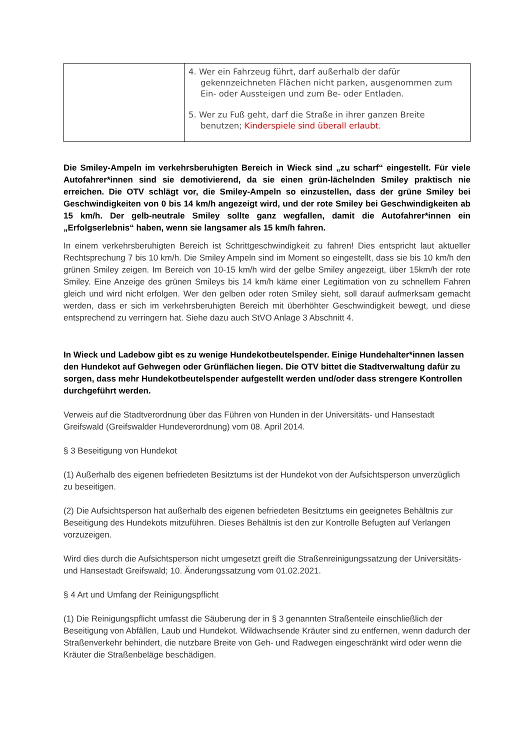| | 4. Wer ein Fahrzeug führt, darf außerhalb der dafür gekennzeichneten Flächen nicht parken, ausgenommen zum Ein- oder Aussteigen und zum Be- oder Entladen. 5. Wer zu Fuß geht, darf die Straße in ihrer ganzen Breite benutzen; Kinderspiele sind überall erlaubt . |
Die Smiley-Ampeln im verkehrsberuhigten Bereich in Wieck sind „zu scharf“ eingestellt. Für viele Autofahrer*innen sind sie demotivierend, da sie einen grün-lächelnden Smiley praktisch nie erreichen. Die OTV schlägt vor, die Smiley-Ampeln so einzustellen, dass der grüne Smiley bei Geschwindigkeiten von 0 bis 14 km/h angezeigt wird, und der rote Smiley bei Geschwindigkeiten ab 15 km/h. Der gelb-neutrale Smiley sollte ganz wegfallen, damit die Autofahrer*innen ein „Erfolgserlebnis“ haben, wenn sie langsamer als 15 km/h fahren.
In einem verkehrsberuhigten Bereich ist Schrittgeschwindigkeit zu fahren! Dies entspricht laut aktueller Rechtsprechung 7 bis 10 km/h. Die Smiley Ampeln sind im Moment so eingestellt, dass sie bis 10 km/h den grünen Smiley zeigen. Im Bereich von 10-15 km/h wird der gelbe Smiley angezeigt, über 15km/h der rote Smiley. Eine Anzeige des grünen Smileys bis 14 km/h käme einer Legitimation von zu schnellem Fahren gleich und wird nicht erfolgen. Wer den gelben oder roten Smiley sieht, soll darauf aufmerksam gemacht werden, dass er sich im verkehrsberuhigten Bereich mit überhöhter Geschwindigkeit bewegt, und diese entsprechend zu verringern hat. Siehe dazu auch StVO Anlage 3 Abschnitt 4.
In Wieck und Ladebow gibt es zu wenige Hundekotbeutelspender. Einige Hundehalter*innen lassen den Hundekot auf Gehwegen oder Grünflächen liegen. Die OTV bittet die Stadtverwaltung dafür zu sorgen, dass mehr Hundekotbeutelspender aufgestellt werden und/oder dass strengere Kontrollen durchgeführt werden.
Verweis auf die Stadtverordnung über das Führen von Hunden in der Universitäts- und Hansestadt Greifswald (Greifswalder Hundeverordnung) vom 08. April 2014.
§ 3 Beseitigung von Hundekot
(1) Außerhalb des eigenen befriedeten Besitztums ist der Hundekot von der Aufsichtsperson unverzüglich zu beseitigen.
(2) Die Aufsichtsperson hat außerhalb des eigenen befriedeten Besitztums ein geeignetes Behältnis zur Beseitigung des Hundekots mitzuführen. Dieses Behältnis ist den zur Kontrolle Befugten auf Verlangen vorzuzeigen.
Wird dies durch die Aufsichtsperson nicht umgesetzt greift die Straßenreinigungssatzung der Universitäts- und Hansestadt Greifswald; 10. Änderungssatzung vom 01.02.2021.
§ 4 Art und Umfang der Reinigungspflicht
(1) Die Reinigungspflicht umfasst die Säuberung der in § 3 genannten Straßenteile einschließlich der Beseitigung von Abfällen, Laub und Hundekot. Wildwachsende Kräuter sind zu entfernen, wenn dadurch der Straßenverkehr behindert, die nutzbare Breite von Geh- und Radwegen eingeschränkt wird oder wenn die Kräuter die Straßenbeläge beschädigen.